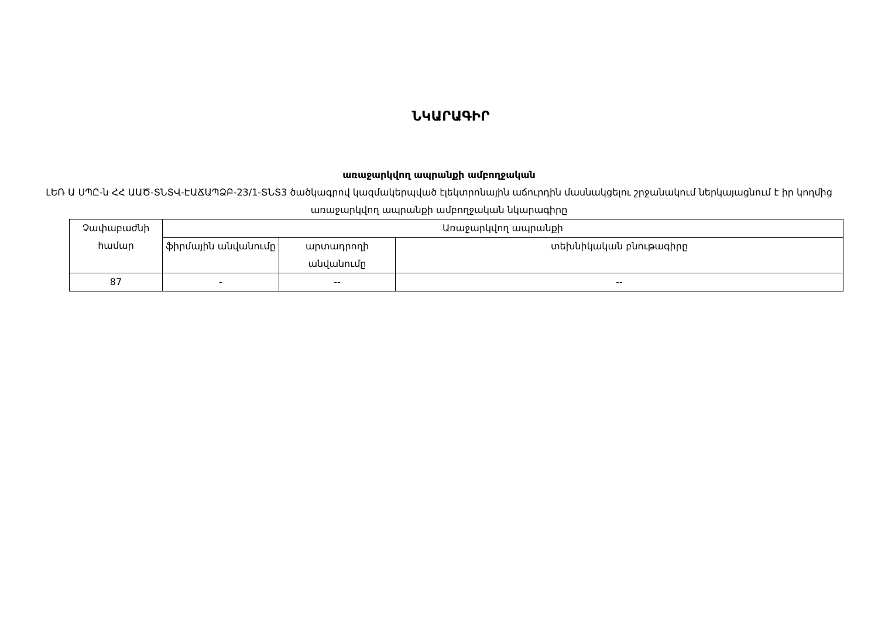ՆԿԱՐԱԳԻՐ
առաջարկվող ապրանքի ամբողջական
ԼԵՌ Ա ՍՊԸ-ն ՀՀ ԱԱԾ-ՏՆՏՎ-ԷԱՃԱՊՁԲ-23/1-ՏՆՏ3 ծածկագրով կազմակերպված էլեկտրոնային աճուրդին մասնակցելու շրջանակում ներկայացնում է իր կողմից առաջարկվող ապրանքի ամբողջական նկարագիրը
| Չափաբաժնի համար | Առաջարկվող ապրանքի | | |
| --- | --- | --- | --- |
| | ֆիրմային անվանումը | արտադրողի անվանումը | տեխնիկական բնութագիրը |
| 87 | - | -- | -- |